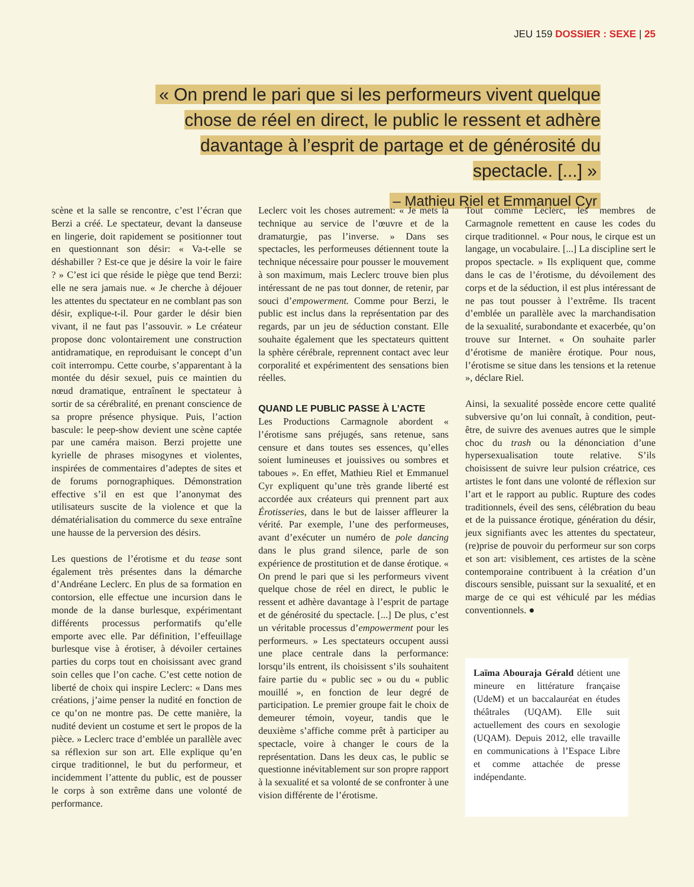JEU 159 DOSSIER : SEXE | 25
« On prend le pari que si les performeurs vivent quelque chose de réel en direct, le public le ressent et adhère davantage à l’esprit de partage et de générosité du spectacle. [...] »
– Mathieu Riel et Emmanuel Cyr
scène et la salle se rencontre, c’est l’écran que Berzi a créé. Le spectateur, devant la danseuse en lingerie, doit rapidement se positionner tout en questionnant son désir: « Va-t-elle se déshabiller ? Est-ce que je désire la voir le faire ? » C’est ici que réside le piège que tend Berzi: elle ne sera jamais nue. « Je cherche à déjouer les attentes du spectateur en ne comblant pas son désir, explique-t-il. Pour garder le désir bien vivant, il ne faut pas l’assouvir. » Le créateur propose donc volontairement une construction antidramatique, en reproduisant le concept d’un coït interrompu. Cette courbe, s’apparentant à la montée du désir sexuel, puis ce maintien du nœud dramatique, entraînent le spectateur à sortir de sa cérébralité, en prenant conscience de sa propre présence physique. Puis, l’action bascule: le peep-show devient une scène captée par une caméra maison. Berzi projette une kyrielle de phrases misogynes et violentes, inspirées de commentaires d’adeptes de sites et de forums pornographiques. Démonstration effective s’il en est que l’anonymat des utilisateurs suscite de la violence et que la dématérialisation du commerce du sexe entraîne une hausse de la perversion des désirs.
Les questions de l’érotisme et du tease sont également très présentes dans la démarche d’Andréane Leclerc. En plus de sa formation en contorsion, elle effectue une incursion dans le monde de la danse burlesque, expérimentant différents processus performatifs qu’elle emporte avec elle. Par définition, l’effeuillage burlesque vise à érotiser, à dévoiler certaines parties du corps tout en choisissant avec grand soin celles que l’on cache. C’est cette notion de liberté de choix qui inspire Leclerc: « Dans mes créations, j’aime penser la nudité en fonction de ce qu’on ne montre pas. De cette manière, la nudité devient un costume et sert le propos de la pièce. » Leclerc trace d’emblée un parallèle avec sa réflexion sur son art. Elle explique qu’en cirque traditionnel, le but du performeur, et incidemment l’attente du public, est de pousser le corps à son extrême dans une volonté de performance.
Leclerc voit les choses autrement: « Je mets la technique au service de l’œuvre et de la dramaturgie, pas l’inverse. » Dans ses spectacles, les performeuses détiennent toute la technique nécessaire pour pousser le mouvement à son maximum, mais Leclerc trouve bien plus intéressant de ne pas tout donner, de retenir, par souci d’empowerment. Comme pour Berzi, le public est inclus dans la représentation par des regards, par un jeu de séduction constant. Elle souhaite également que les spectateurs quittent la sphère cérébrale, reprennent contact avec leur corporalité et expérimentent des sensations bien réelles.
QUAND LE PUBLIC PASSE À L’ACTE
Les Productions Carmagnole abordent « l’érotisme sans préjugés, sans retenue, sans censure et dans toutes ses essences, qu’elles soient lumineuses et jouissives ou sombres et taboues ». En effet, Mathieu Riel et Emmanuel Cyr expliquent qu’une très grande liberté est accordée aux créateurs qui prennent part aux Érotisseries, dans le but de laisser affleurer la vérité. Par exemple, l’une des performeuses, avant d’exécuter un numéro de pole dancing dans le plus grand silence, parle de son expérience de prostitution et de danse érotique. « On prend le pari que si les performeurs vivent quelque chose de réel en direct, le public le ressent et adhère davantage à l’esprit de partage et de générosité du spectacle. [...] De plus, c’est un véritable processus d’empowerment pour les performeurs. » Les spectateurs occupent aussi une place centrale dans la performance: lorsqu’ils entrent, ils choisissent s’ils souhaitent faire partie du « public sec » ou du « public mouillé », en fonction de leur degré de participation. Le premier groupe fait le choix de demeurer témoin, voyeur, tandis que le deuxième s’affiche comme prêt à participer au spectacle, voire à changer le cours de la représentation. Dans les deux cas, le public se questionne inévitablement sur son propre rapport à la sexualité et sa volonté de se confronter à une vision différente de l’érotisme.
Tout comme Leclerc, les membres de Carmagnole remettent en cause les codes du cirque traditionnel. « Pour nous, le cirque est un langage, un vocabulaire. [...] La discipline sert le propos spectacle. » Ils expliquent que, comme dans le cas de l’érotisme, du dévoilement des corps et de la séduction, il est plus intéressant de ne pas tout pousser à l’extrême. Ils tracent d’emblée un parallèle avec la marchandisation de la sexualité, surabondante et exacerbée, qu’on trouve sur Internet. « On souhaite parler d’érotisme de manière érotique. Pour nous, l’érotisme se situe dans les tensions et la retenue », déclare Riel.
Ainsi, la sexualité possède encore cette qualité subversive qu’on lui connaît, à condition, peut-être, de suivre des avenues autres que le simple choc du trash ou la dénonciation d’une hypersexualisation toute relative. S’ils choisissent de suivre leur pulsion créatrice, ces artistes le font dans une volonté de réflexion sur l’art et le rapport au public. Rupture des codes traditionnels, éveil des sens, célébration du beau et de la puissance érotique, génération du désir, jeux signifiants avec les attentes du spectateur, (re)prise de pouvoir du performeur sur son corps et son art: visiblement, ces artistes de la scène contemporaine contribuent à la création d’un discours sensible, puissant sur la sexualité, et en marge de ce qui est véhiculé par les médias conventionnels. ●
Laïma Abouraja Gérald détient une mineure en littérature française (UdeM) et un baccalauréat en études théâtrales (UQAM). Elle suit actuellement des cours en sexologie (UQAM). Depuis 2012, elle travaille en communications à l’Espace Libre et comme attachée de presse indépendante.